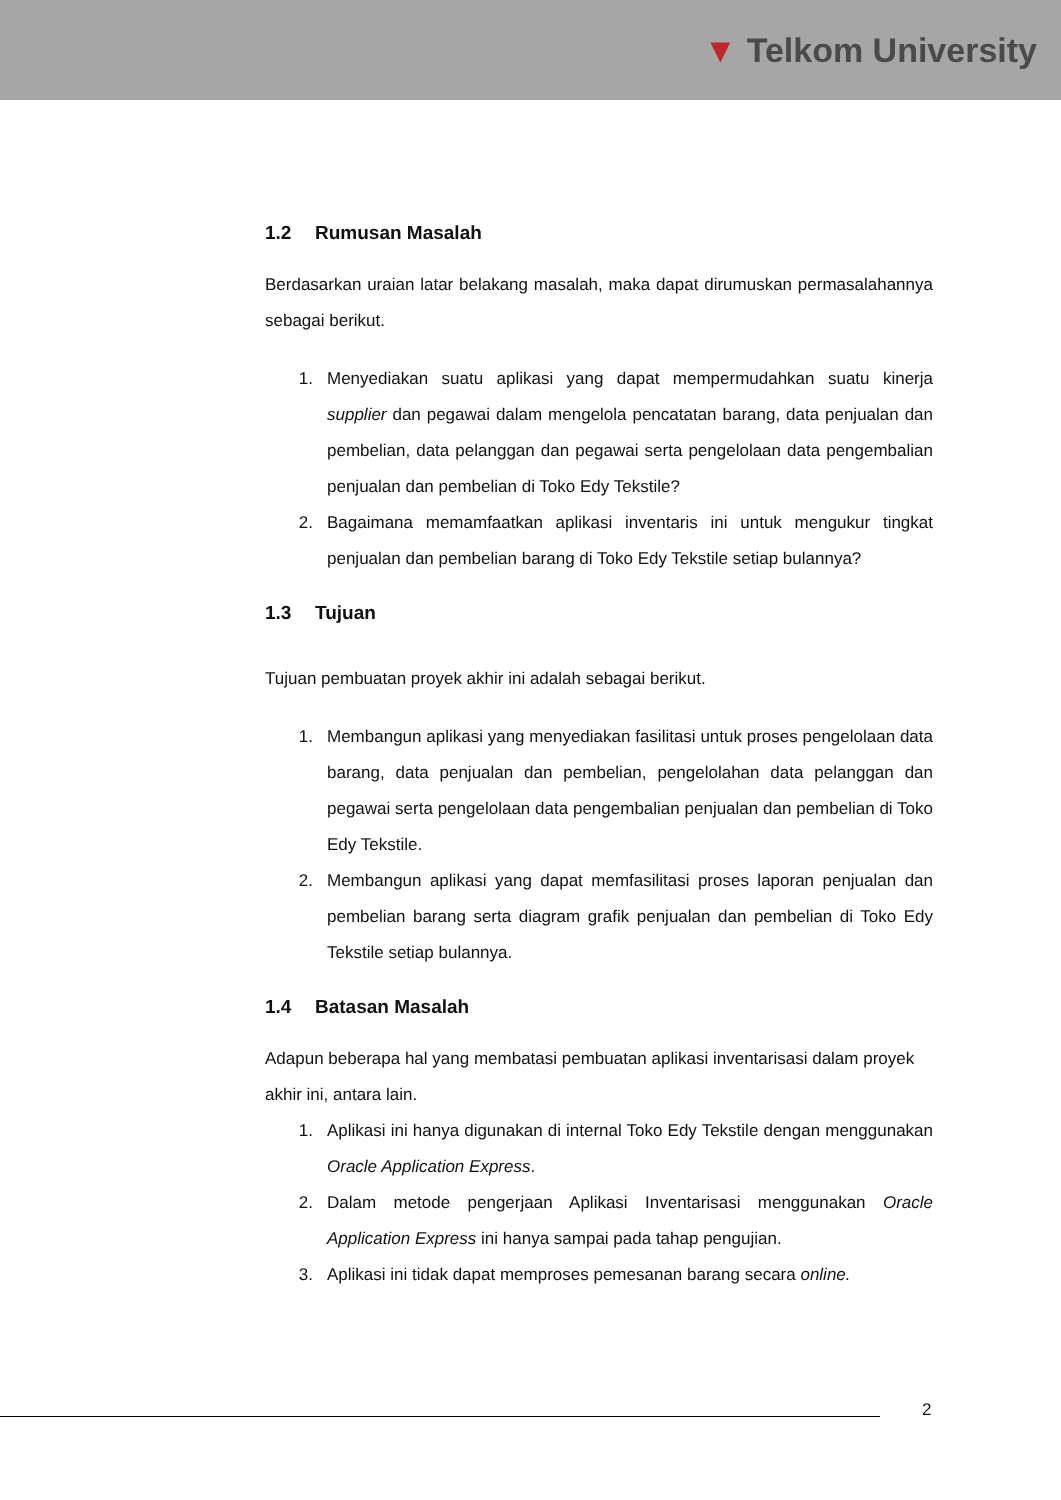▼ Telkom University
1.2 Rumusan Masalah
Berdasarkan uraian latar belakang masalah, maka dapat dirumuskan permasalahannya sebagai berikut.
1. Menyediakan suatu aplikasi yang dapat mempermudahkan suatu kinerja supplier dan pegawai dalam mengelola pencatatan barang, data penjualan dan pembelian, data pelanggan dan pegawai serta pengelolaan data pengembalian penjualan dan pembelian di Toko Edy Tekstile?
2. Bagaimana memamfaatkan aplikasi inventaris ini untuk mengukur tingkat penjualan dan pembelian barang di Toko Edy Tekstile setiap bulannya?
1.3 Tujuan
Tujuan pembuatan proyek akhir ini adalah sebagai berikut.
1. Membangun aplikasi yang menyediakan fasilitasi untuk proses pengelolaan data barang, data penjualan dan pembelian, pengelolahan data pelanggan dan pegawai serta pengelolaan data pengembalian penjualan dan pembelian di Toko Edy Tekstile.
2. Membangun aplikasi yang dapat memfasilitasi proses laporan penjualan dan pembelian barang serta diagram grafik penjualan dan pembelian di Toko Edy Tekstile setiap bulannya.
1.4 Batasan Masalah
Adapun beberapa hal yang membatasi pembuatan aplikasi inventarisasi dalam proyek akhir ini, antara lain.
1. Aplikasi ini hanya digunakan di internal Toko Edy Tekstile dengan menggunakan Oracle Application Express.
2. Dalam metode pengerjaan Aplikasi Inventarisasi menggunakan Oracle Application Express ini hanya sampai pada tahap pengujian.
3. Aplikasi ini tidak dapat memproses pemesanan barang secara online.
2